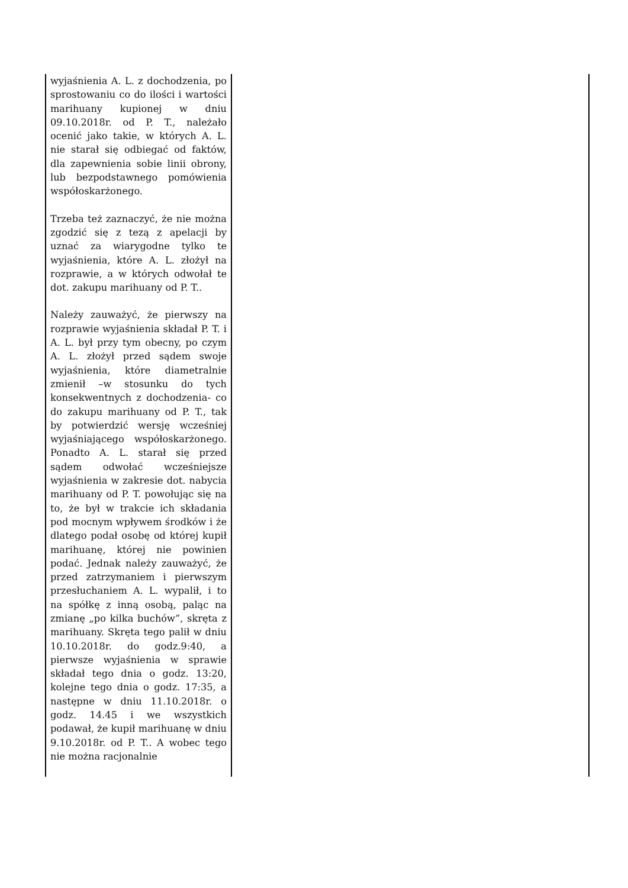| wyjaśnienia A. L. z dochodzenia, po sprostowaniu co do ilości i wartości marihuany kupionej w dniu 09.10.2018r. od P. T., należało ocenić jako takie, w których A. L. nie starał się odbiegać od faktów, dla zapewnienia sobie linii obrony, lub bezpodstawnego pomówienia współoskarżonego. Trzeba też zaznaczyć, że nie można zgodzić się z tezą z apelacji by uznać za wiarygodne tylko te wyjaśnienia, które A. L. złożył na rozprawie, a w których odwołał te dot. zakupu marihuany od P. T.. Należy zauważyć, że pierwszy na rozprawie wyjaśnienia składał P. T. i A. L. był przy tym obecny, po czym A. L. złożył przed sądem swoje wyjaśnienia, które diametralnie zmienił –w stosunku do tych konsekwentnych z dochodzenia- co do zakupu marihuany od P. T., tak by potwierdzić wersję wcześniej wyjaśniającego współoskarżonego. Ponadto A. L. starał się przed sądem odwołać wcześniejsze wyjaśnienia w zakresie dot. nabycia marihuany od P. T. powołując się na to, że był w trakcie ich składania pod mocnym wpływem środków i że dlatego podał osobę od której kupił marihuanę, której nie powinien podać. Jednak należy zauważyć, że przed zatrzymaniem i pierwszym przesłuchaniem A. L. wypalił, i to na spółkę z inną osobą, paląc na zmianę „po kilka buchów”, skręta z marihuany. Skręta tego palił w dniu 10.10.2018r. do godz.9:40, a pierwsze wyjaśnienia w sprawie składał tego dnia o godz. 13:20, kolejne tego dnia o godz. 17:35, a następne w dniu 11.10.2018r. o godz. 14.45 i we wszystkich podawał, że kupił marihuanę w dniu 9.10.2018r. od P. T.. A wobec tego nie można racjonalnie | |